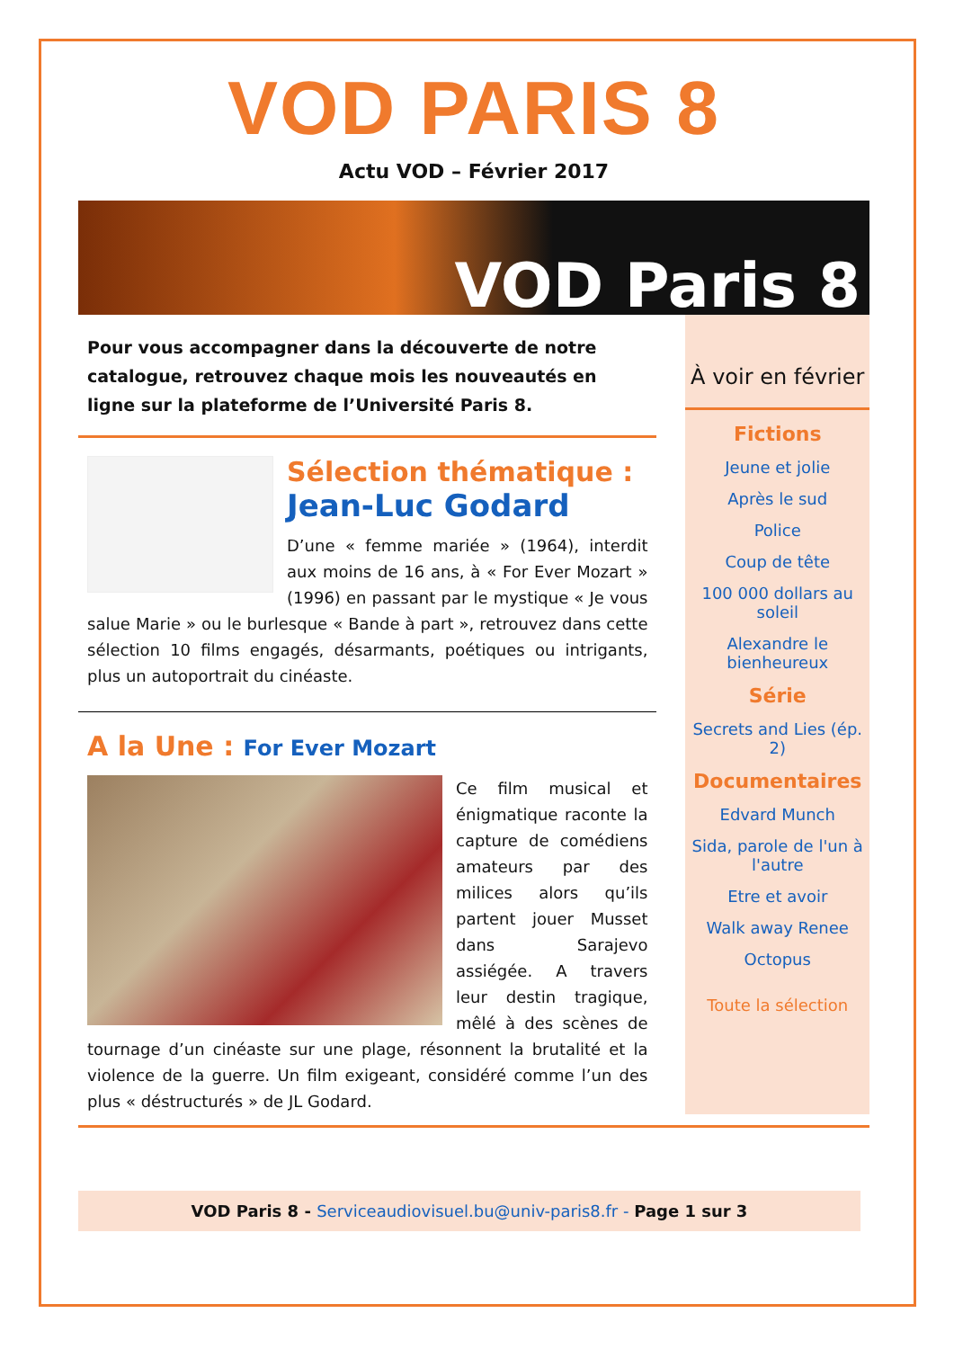VOD PARIS 8
Actu VOD – Février 2017
VOD Paris 8
Pour vous accompagner dans la découverte de notre catalogue, retrouvez chaque mois les nouveautés en ligne sur la plateforme de l’Université Paris 8.
Sélection thématique :
Jean-Luc Godard
D’une « femme mariée » (1964), interdit aux moins de 16 ans, à « For Ever Mozart » (1996) en passant par le mystique « Je vous salue Marie » ou le burlesque « Bande à part », retrouvez dans cette sélection 10 films engagés, désarmants, poétiques ou intrigants, plus un autoportrait du cinéaste.
A la Une : For Ever Mozart
Ce film musical et énigmatique raconte la capture de comédiens amateurs par des milices alors qu’ils partent jouer Musset dans Sarajevo assiégée. A travers leur destin tragique, mêlé à des scènes de tournage d’un cinéaste sur une plage, résonnent la brutalité et la violence de la guerre. Un film exigeant, considéré comme l’un des plus « déstructurés » de JL Godard.
À voir en février
Fictions
Jeune et jolie
Après le sud
Police
Coup de tête
100 000 dollars au soleil
Alexandre le bienheureux
Série
Secrets and Lies (ép. 2)
Documentaires
Edvard Munch
Sida, parole de l'un à l'autre
Etre et avoir
Walk away Renee
Octopus
Toute la sélection
VOD Paris 8 - Serviceaudiovisuel.bu@univ-paris8.fr - Page 1 sur 3